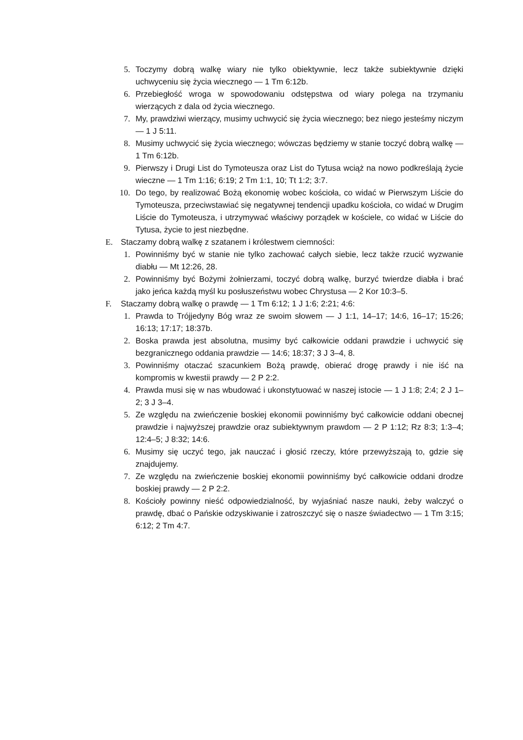5. Toczymy dobrą walkę wiary nie tylko obiektywnie, lecz także subiektywnie dzięki uchwyceniu się życia wiecznego — 1 Tm 6:12b.
6. Przebiegłość wroga w spowodowaniu odstępstwa od wiary polega na trzymaniu wierzących z dala od życia wiecznego.
7. My, prawdziwi wierzący, musimy uchwycić się życia wiecznego; bez niego jesteśmy niczym — 1 J 5:11.
8. Musimy uchwycić się życia wiecznego; wówczas będziemy w stanie toczyć dobrą walkę — 1 Tm 6:12b.
9. Pierwszy i Drugi List do Tymoteusza oraz List do Tytusa wciąż na nowo podkreślają życie wieczne — 1 Tm 1:16; 6:19; 2 Tm 1:1, 10; Tt 1:2; 3:7.
10. Do tego, by realizować Bożą ekonomię wobec kościoła, co widać w Pierwszym Liście do Tymoteusza, przeciwstawiać się negatywnej tendencji upadku kościoła, co widać w Drugim Liście do Tymoteusza, i utrzymywać właściwy porządek w kościele, co widać w Liście do Tytusa, życie to jest niezbędne.
E. Staczamy dobrą walkę z szatanem i królestwem ciemności:
1. Powinniśmy być w stanie nie tylko zachować całych siebie, lecz także rzucić wyzwanie diabłu — Mt 12:26, 28.
2. Powinniśmy być Bożymi żołnierzami, toczyć dobrą walkę, burzyć twierdze diabła i brać jako jeńca każdą myśl ku posłuszeństwu wobec Chrystusa — 2 Kor 10:3–5.
F. Staczamy dobrą walkę o prawdę — 1 Tm 6:12; 1 J 1:6; 2:21; 4:6:
1. Prawda to Trójjedyny Bóg wraz ze swoim słowem — J 1:1, 14–17; 14:6, 16–17; 15:26; 16:13; 17:17; 18:37b.
2. Boska prawda jest absolutna, musimy być całkowicie oddani prawdzie i uchwycić się bezgranicznego oddania prawdzie — 14:6; 18:37; 3 J 3–4, 8.
3. Powinniśmy otaczać szacunkiem Bożą prawdę, obierać drogę prawdy i nie iść na kompromis w kwestii prawdy — 2 P 2:2.
4. Prawda musi się w nas wbudować i ukonstytuować w naszej istocie — 1 J 1:8; 2:4; 2 J 1–2; 3 J 3–4.
5. Ze względu na zwieńczenie boskiej ekonomii powinniśmy być całkowicie oddani obecnej prawdzie i najwyższej prawdzie oraz subiektywnym prawdom — 2 P 1:12; Rz 8:3; 1:3–4; 12:4–5; J 8:32; 14:6.
6. Musimy się uczyć tego, jak nauczać i głosić rzeczy, które przewyższają to, gdzie się znajdujemy.
7. Ze względu na zwieńczenie boskiej ekonomii powinniśmy być całkowicie oddani drodze boskiej prawdy — 2 P 2:2.
8. Kościoły powinny nieść odpowiedzialność, by wyjaśniać nasze nauki, żeby walczyć o prawdę, dbać o Pańskie odzyskiwanie i zatroszczyć się o nasze świadectwo — 1 Tm 3:15; 6:12; 2 Tm 4:7.